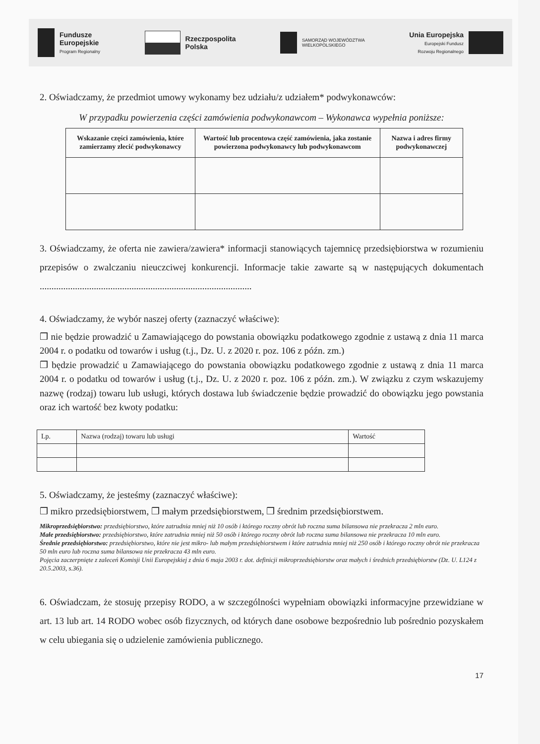Fundusze
Europejskie
Program Regionalny
Rzeczpospolita
Polska
SAMORZĄD WOJEWÓDZTWA
WIELKOPOLSKIEGO
Unia Europejska
Europejski Fundusz
Rozwoju Regionalnego
2. Oświadczamy, że przedmiot umowy wykonamy bez udziału/z udziałem* podwykonawców:
W przypadku powierzenia części zamówienia podwykonawcom – Wykonawca wypełnia poniższe:
| Wskazanie części zamówienia, które zamierzamy zlecić podwykonawcy | Wartość lub procentowa część zamówienia, jaka zostanie powierzona podwykonawcy lub podwykonawcom | Nazwa i adres firmy podwykonawczej |
| --- | --- | --- |
3. Oświadczamy, że oferta nie zawiera/zawiera* informacji stanowiących tajemnicę przedsiębiorstwa w rozumieniu przepisów o zwalczaniu nieuczciwej konkurencji. Informacje takie zawarte są w następujących dokumentach ..........................................................................................
4. Oświadczamy, że wybór naszej oferty (zaznaczyć właściwe):
❒ nie będzie prowadzić u Zamawiającego do powstania obowiązku podatkowego zgodnie z ustawą z dnia 11 marca 2004 r. o podatku od towarów i usług (t.j., Dz. U. z 2020 r. poz. 106 z późn. zm.)
❒ będzie prowadzić u Zamawiającego do powstania obowiązku podatkowego zgodnie z ustawą z dnia 11 marca 2004 r. o podatku od towarów i usług (t.j., Dz. U. z 2020 r. poz. 106 z późn. zm.). W związku z czym wskazujemy nazwę (rodzaj) towaru lub usługi, których dostawa lub świadczenie będzie prowadzić do obowiązku jego powstania oraz ich wartość bez kwoty podatku:
| Lp. | Nazwa (rodzaj) towaru lub usługi | Wartość |
5. Oświadczamy, że jesteśmy (zaznaczyć właściwe):
❒ mikro przedsiębiorstwem, ❒ małym przedsiębiorstwem, ❒ średnim przedsiębiorstwem.
Mikroprzedsiębiorstwo: przedsiębiorstwo, które zatrudnia mniej niż 10 osób i którego roczny obrót lub roczna suma bilansowa nie przekracza 2 mln euro.
Małe przedsiębiorstwo: przedsiębiorstwo, które zatrudnia mniej niż 50 osób i którego roczny obrót lub roczna suma bilansowa nie przekracza 10 mln euro.
Średnie przedsiębiorstwo: przedsiębiorstwo, które nie jest mikro- lub małym przedsiębiorstwem i które zatrudnia mniej niż 250 osób i którego roczny obrót nie przekracza 50 mln euro lub roczna suma bilansowa nie przekracza 43 mln euro.
Pojęcia zaczerpnięte z zaleceń Komisji Unii Europejskiej z dnia 6 maja 2003 r. dot. definicji mikroprzedsiębiorstw oraz małych i średnich przedsiębiorstw (Dz. U. L124 z 20.5.2003, s.36).
6. Oświadczam, że stosuję przepisy RODO, a w szczególności wypełniam obowiązki informacyjne przewidziane w art. 13 lub art. 14 RODO wobec osób fizycznych, od których dane osobowe bezpośrednio lub pośrednio pozyskałem w celu ubiegania się o udzielenie zamówienia publicznego.
17